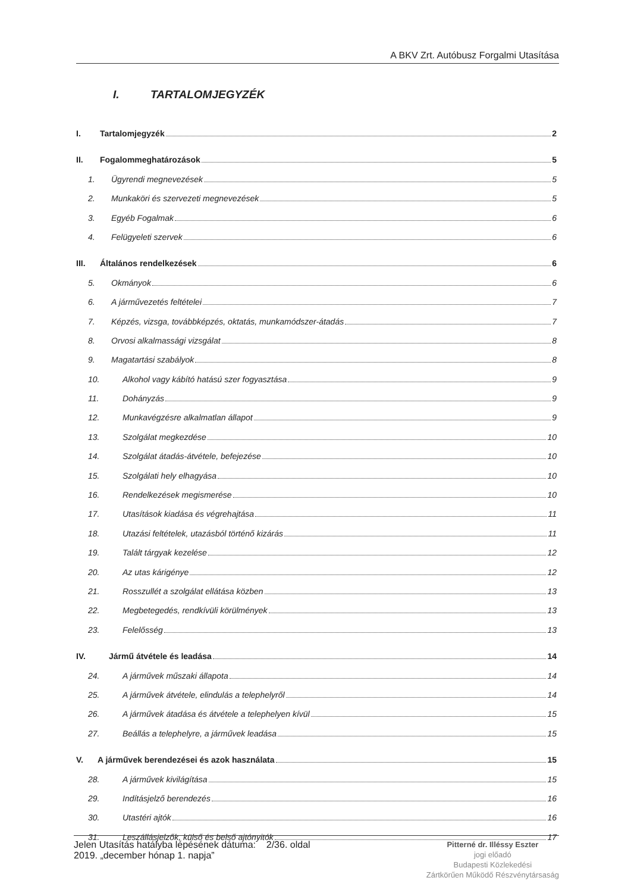A BKV Zrt. Autóbusz Forgalmi Utasítása
I. TARTALOMJEGYZÉK
I. Tartalomjegyzék 2
II. Fogalommeghatározások 5
1. Ügyrendi megnevezések 5
2. Munkaköri és szervezeti megnevezések 5
3. Egyéb Fogalmak 6
4. Felügyeleti szervek 6
III. Általános rendelkezések 6
5. Okmányok 6
6. A járművezetés feltételei 7
7. Képzés, vizsga, továbbképzés, oktatás, munkamódszer-átadás 7
8. Orvosi alkalmassági vizsgálat 8
9. Magatartási szabályok 8
10. Alkohol vagy kábító hatású szer fogyasztása 9
11. Dohányzás 9
12. Munkavégzésre alkalmatlan állapot 9
13. Szolgálat megkezdése 10
14. Szolgálat átadás-átvétele, befejezése 10
15. Szolgálati hely elhagyása 10
16. Rendelkezések megismerése 10
17. Utasítások kiadása és végrehajtása 11
18. Utazási feltételek, utazásból történő kizárás 11
19. Talált tárgyak kezelése 12
20. Az utas kárigénye 12
21. Rosszullét a szolgálat ellátása közben 13
22. Megbetegedés, rendkívüli körülmények 13
23. Felelősség 13
IV. Jármű átvétele és leadása 14
24. A járművek műszaki állapota 14
25. A járművek átvétele, elindulás a telephelyről 14
26. A járművek átadása és átvétele a telephelyen kívül 15
27. Beállás a telephelyre, a járművek leadása 15
V. A járművek berendezései és azok használata 15
28. A járművek kivilágítása 15
29. Indításjelző berendezés 16
30. Utastéri ajtók 16
31. Leszállásjelzők, külső és belső ajtónyitók 17
Jelen Utasítás hatályba lépésének dátuma: 2/36. oldal
2019. „december hónap 1. napja”
Pitterné dr. Illéssy Eszter
jogi előadó
Budapesti Közlekedési
Zártkörűen Működő Részvénytársaság